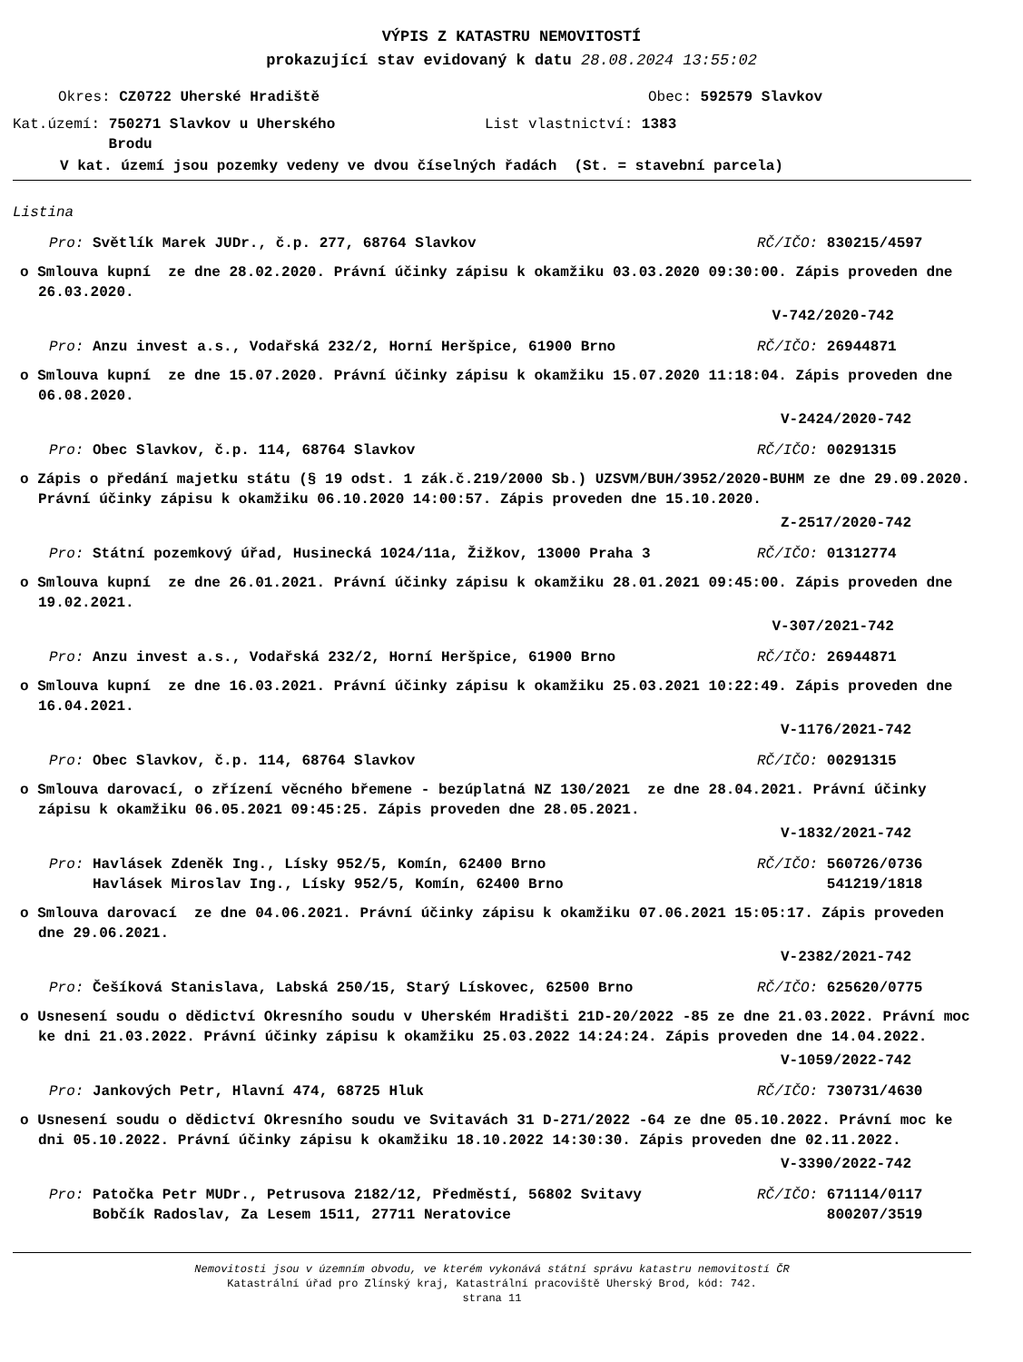VÝPIS Z KATASTRU NEMOVITOSTÍ
prokazující stav evidovaný k datu 28.08.2024 13:55:02
Okres: CZ0722 Uherské Hradiště Obec: 592579 Slavkov
Kat.území: 750271 Slavkov u Uherského
Brodu List vlastnictví: 1383
V kat. území jsou pozemky vedeny ve dvou číselných řadách (St. = stavební parcela)
Listina
Pro: Světlík Marek JUDr., č.p. 277, 68764 Slavkov RČ/IČO: 830215/4597
o Smlouva kupní ze dne 28.02.2020. Právní účinky zápisu k okamžiku 03.03.2020 09:30:00. Zápis proveden dne 26.03.2020.
V-742/2020-742
Pro: Anzu invest a.s., Vodařská 232/2, Horní Heršpice, 61900 Brno RČ/IČO: 26944871
o Smlouva kupní ze dne 15.07.2020. Právní účinky zápisu k okamžiku 15.07.2020 11:18:04. Zápis proveden dne 06.08.2020.
V-2424/2020-742
Pro: Obec Slavkov, č.p. 114, 68764 Slavkov RČ/IČO: 00291315
o Zápis o předání majetku státu (§ 19 odst. 1 zák.č.219/2000 Sb.) UZSVM/BUH/3952/2020-BUHM ze dne 29.09.2020. Právní účinky zápisu k okamžiku 06.10.2020 14:00:57. Zápis proveden dne 15.10.2020.
Z-2517/2020-742
Pro: Státní pozemkový úřad, Husinecká 1024/11a, Žižkov, 13000 Praha 3 RČ/IČO: 01312774
o Smlouva kupní ze dne 26.01.2021. Právní účinky zápisu k okamžiku 28.01.2021 09:45:00. Zápis proveden dne 19.02.2021.
V-307/2021-742
Pro: Anzu invest a.s., Vodařská 232/2, Horní Heršpice, 61900 Brno RČ/IČO: 26944871
o Smlouva kupní ze dne 16.03.2021. Právní účinky zápisu k okamžiku 25.03.2021 10:22:49. Zápis proveden dne 16.04.2021.
V-1176/2021-742
Pro: Obec Slavkov, č.p. 114, 68764 Slavkov RČ/IČO: 00291315
o Smlouva darovací, o zřízení věcného břemene - bezúplatná NZ 130/2021 ze dne 28.04.2021. Právní účinky zápisu k okamžiku 06.05.2021 09:45:25. Zápis proveden dne 28.05.2021.
V-1832/2021-742
Pro: Havlásek Zdeněk Ing., Lísky 952/5, Komín, 62400 Brno
Havlásek Miroslav Ing., Lísky 952/5, Komín, 62400 Brno RČ/IČO: 560726/0736
541219/1818
o Smlouva darovací ze dne 04.06.2021. Právní účinky zápisu k okamžiku 07.06.2021 15:05:17. Zápis proveden dne 29.06.2021.
V-2382/2021-742
Pro: Češíková Stanislava, Labská 250/15, Starý Lískovec, 62500 Brno RČ/IČO: 625620/0775
o Usnesení soudu o dědictví Okresního soudu v Uherském Hradišti 21D-20/2022 -85 ze dne 21.03.2022. Právní moc ke dni 21.03.2022. Právní účinky zápisu k okamžiku 25.03.2022 14:24:24. Zápis proveden dne 14.04.2022.
V-1059/2022-742
Pro: Jankových Petr, Hlavní 474, 68725 Hluk RČ/IČO: 730731/4630
o Usnesení soudu o dědictví Okresního soudu ve Svitavách 31 D-271/2022 -64 ze dne 05.10.2022. Právní moc ke dni 05.10.2022. Právní účinky zápisu k okamžiku 18.10.2022 14:30:30. Zápis proveden dne 02.11.2022.
V-3390/2022-742
Pro: Patočka Petr MUDr., Petrusova 2182/12, Předměstí, 56802 Svitavy
Bobčík Radoslav, Za Lesem 1511, 27711 Neratovice RČ/IČO: 671114/0117
800207/3519
Nemovitosti jsou v územním obvodu, ve kterém vykonává státní správu katastru nemovitostí ČR
Katastrální úřad pro Zlínský kraj, Katastrální pracoviště Uherský Brod, kód: 742.
strana 11